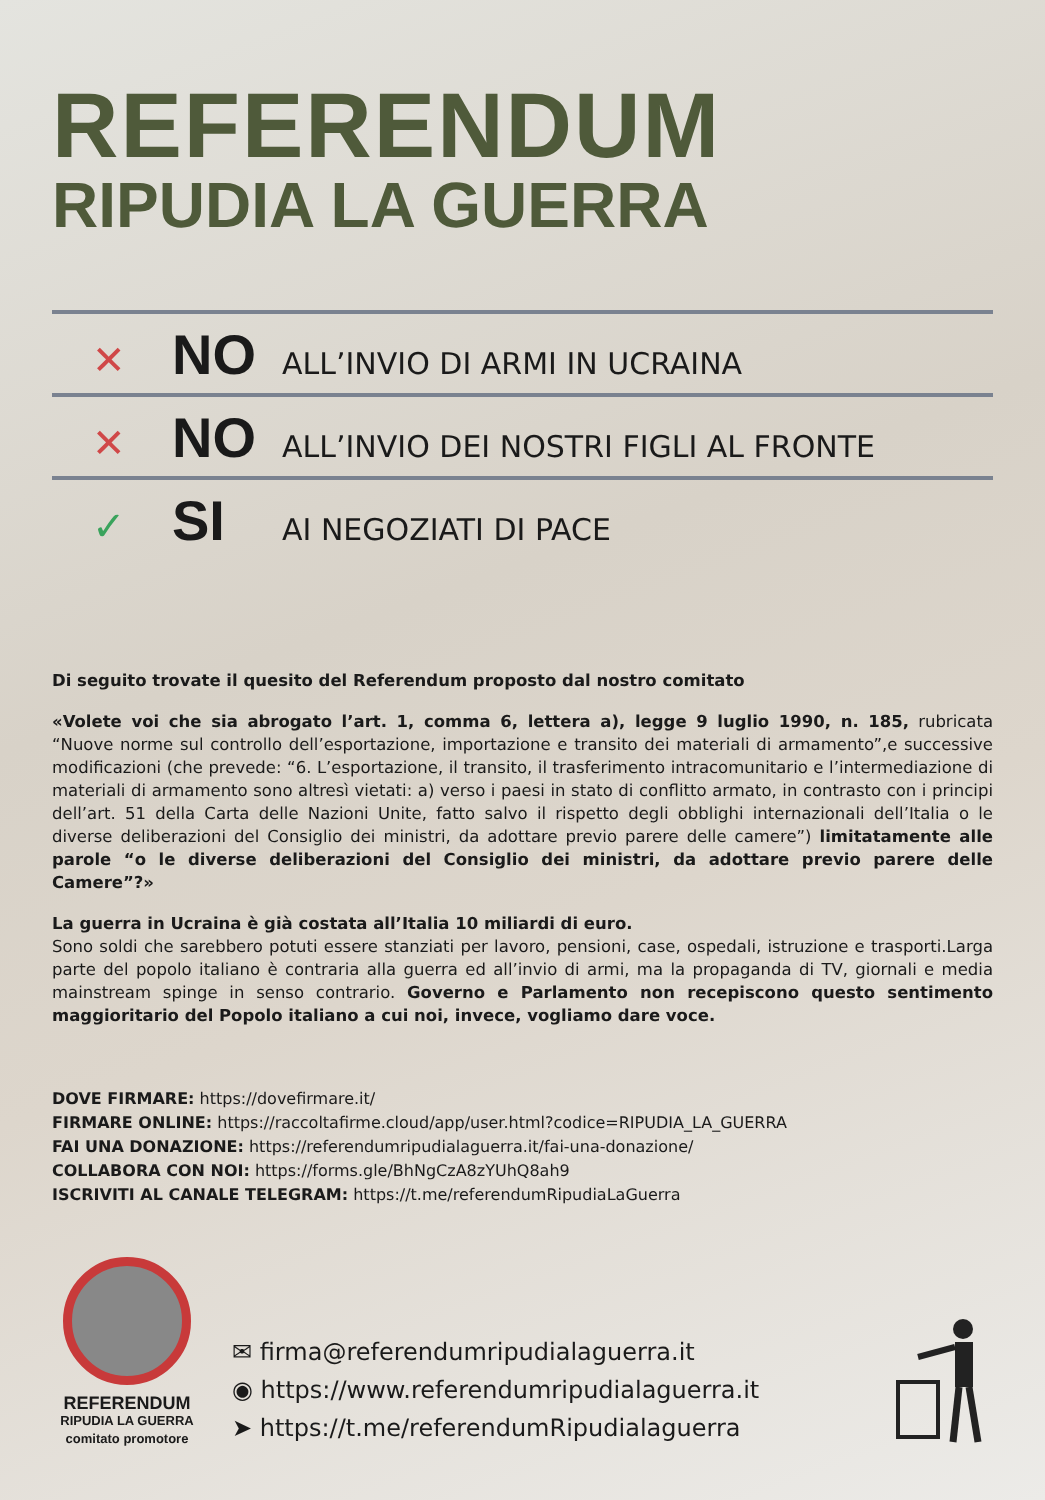REFERENDUM
RIPUDIA LA GUERRA
✕ NO ALL’INVIO DI ARMI IN UCRAINA
✕ NO ALL’INVIO DEI NOSTRI FIGLI AL FRONTE
✓ SI AI NEGOZIATI DI PACE
Di seguito trovate il quesito del Referendum proposto dal nostro comitato
«Volete voi che sia abrogato l’art. 1, comma 6, lettera a), legge 9 luglio 1990, n. 185, rubricata “Nuove norme sul controllo dell’esportazione, importazione e transito dei materiali di armamento”,e successive modificazioni (che prevede: “6. L’esportazione, il transito, il trasferimento intracomunitario e l’intermediazione di materiali di armamento sono altresì vietati: a) verso i paesi in stato di conflitto armato, in contrasto con i principi dell’art. 51 della Carta delle Nazioni Unite, fatto salvo il rispetto degli obblighi internazionali dell’Italia o le diverse deliberazioni del Consiglio dei ministri, da adottare previo parere delle camere”) limitatamente alle parole “o le diverse deliberazioni del Consiglio dei ministri, da adottare previo parere delle Camere”?»
La guerra in Ucraina è già costata all’Italia 10 miliardi di euro.
Sono soldi che sarebbero potuti essere stanziati per lavoro, pensioni, case, ospedali, istruzione e trasporti.Larga parte del popolo italiano è contraria alla guerra ed all’invio di armi, ma la propaganda di TV, giornali e media mainstream spinge in senso contrario. Governo e Parlamento non recepiscono questo sentimento maggioritario del Popolo italiano a cui noi, invece, vogliamo dare voce.
DOVE FIRMARE: https://dovefirmare.it/
FIRMARE ONLINE: https://raccoltafirme.cloud/app/user.html?codice=RIPUDIA_LA_GUERRA
FAI UNA DONAZIONE: https://referendumripudialaguerra.it/fai-una-donazione/
COLLABORA CON NOI: https://forms.gle/BhNgCzA8zYUhQ8ah9
ISCRIVITI AL CANALE TELEGRAM: https://t.me/referendumRipudiaLaGuerra
REFERENDUM
RIPUDIA LA GUERRA
comitato promotore
✉ firma@referendumripudialaguerra.it
◉ https://www.referendumripudialaguerra.it
➤ https://t.me/referendumRipudialaguerra